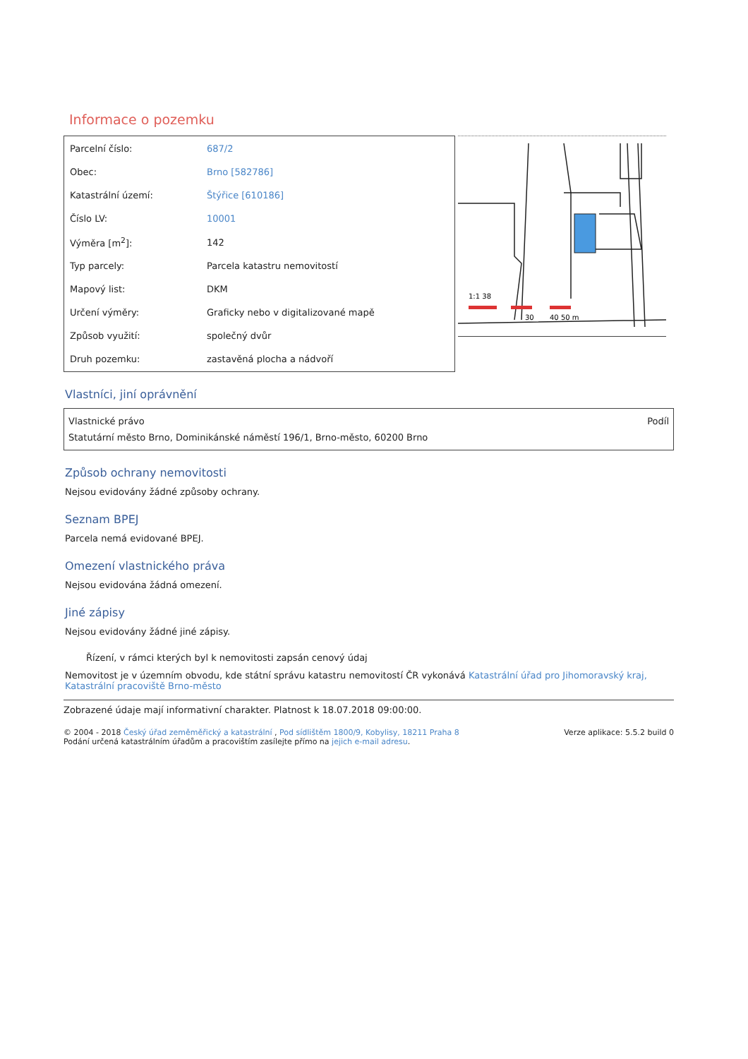Informace o pozemku
| Parcelní číslo: | 687/2 |
| Obec: | Brno [582786] |
| Katastrální území: | Štýřice [610186] |
| Číslo LV: | 10001 |
| Výměra [m<sup>2</sup>]: | 142 |
| Typ parcely: | Parcela katastru nemovitostí |
| Mapový list: | DKM |
| Určení výměry: | Graficky nebo v digitalizované mapě |
| Způsob využití: | společný dvůr |
| Druh pozemku: | zastavěná plocha a nádvoří |
1:1 38
30
40 50 m
Vlastníci, jiní oprávnění
Vlastnické právo Podíl
Statutární město Brno, Dominikánské náměstí 196/1, Brno-město, 60200 Brno
Způsob ochrany nemovitosti
Nejsou evidovány žádné způsoby ochrany.
Seznam BPEJ
Parcela nemá evidované BPEJ.
Omezení vlastnického práva
Nejsou evidována žádná omezení.
Jiné zápisy
Nejsou evidovány žádné jiné zápisy.
Řízení, v rámci kterých byl k nemovitosti zapsán cenový údaj
Nemovitost je v územním obvodu, kde státní správu katastru nemovitostí ČR vykonává Katastrální úřad pro Jihomoravský kraj, Katastrální pracoviště Brno-město
Zobrazené údaje mají informativní charakter. Platnost k 18.07.2018 09:00:00.
© 2004 - 2018 Český úřad zeměměřický a katastrální , Pod sídlištěm 1800/9, Kobylisy, 18211 Praha 8
Podání určená katastrálním úřadům a pracovištím zasílejte přímo na jejich e-mail adresu.
Verze aplikace: 5.5.2 build 0